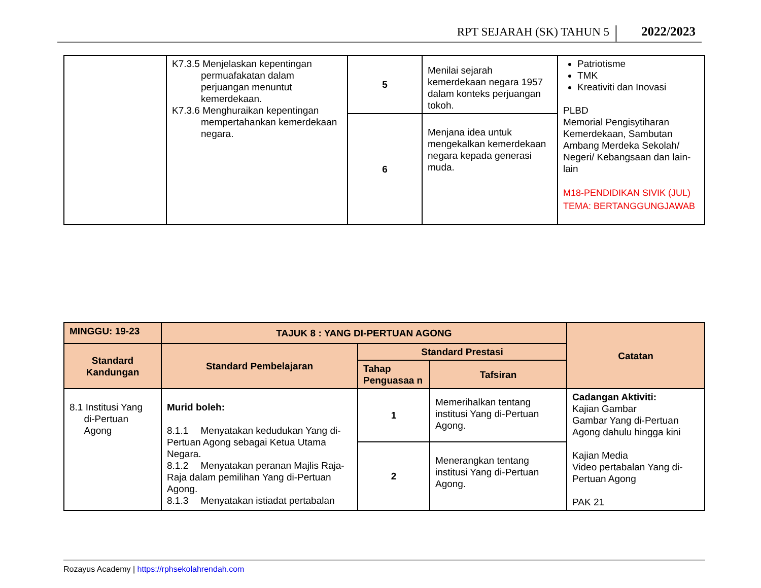RPT SEJARAH (SK) TAHUN 5 2022/2023
| | K7.3.5 Menjelaskan kepentingan permuafakatan dalam perjuangan menuntut kemerdekaan. K7.3.6 Menghuraikan kepentingan mempertahankan kemerdekaan negara. | 5 | Menilai sejarah kemerdekaan negara 1957 dalam konteks perjuangan tokoh. | Patriotisme TMK Kreativiti dan Inovasi PLBD Memorial Pengisytiharan Kemerdekaan, Sambutan Ambang Merdeka Sekolah/ Negeri/ Kebangsaan dan lain-lain M18-PENDIDIKAN SIVIK (JUL) TEMA: BERTANGGUNGJAWAB |
| | | 6 | Menjana idea untuk mengekalkan kemerdekaan negara kepada generasi muda. | |
| MINGGU: 19-23 | TAJUK 8 : YANG DI-PERTUAN AGONG | | | Catatan |
| --- | --- | --- | --- | --- |
| Standard Kandungan | Standard Pembelajaran | Standard Prestasi | | |
| | | Tahap Penguasaa n | Tafsiran | |
| 8.1 Institusi Yang di-Pertuan Agong | Murid boleh: 8.1.1 Menyatakan kedudukan Yang di-Pertuan Agong sebagai Ketua Utama Negara. 8.1.2 Menyatakan peranan Majlis Raja-Raja dalam pemilihan Yang di-Pertuan Agong. 8.1.3 Menyatakan istiadat pertabalan | 1 | Memerihalkan tentang institusi Yang di-Pertuan Agong. | Cadangan Aktiviti: Kajian Gambar Gambar Yang di-Pertuan Agong dahulu hingga kini Kajian Media Video pertabalan Yang di-Pertuan Agong PAK 21 |
| | | 2 | Menerangkan tentang institusi Yang di-Pertuan Agong. | |
Rozayus Academy | https://rphsekolahrendah.com